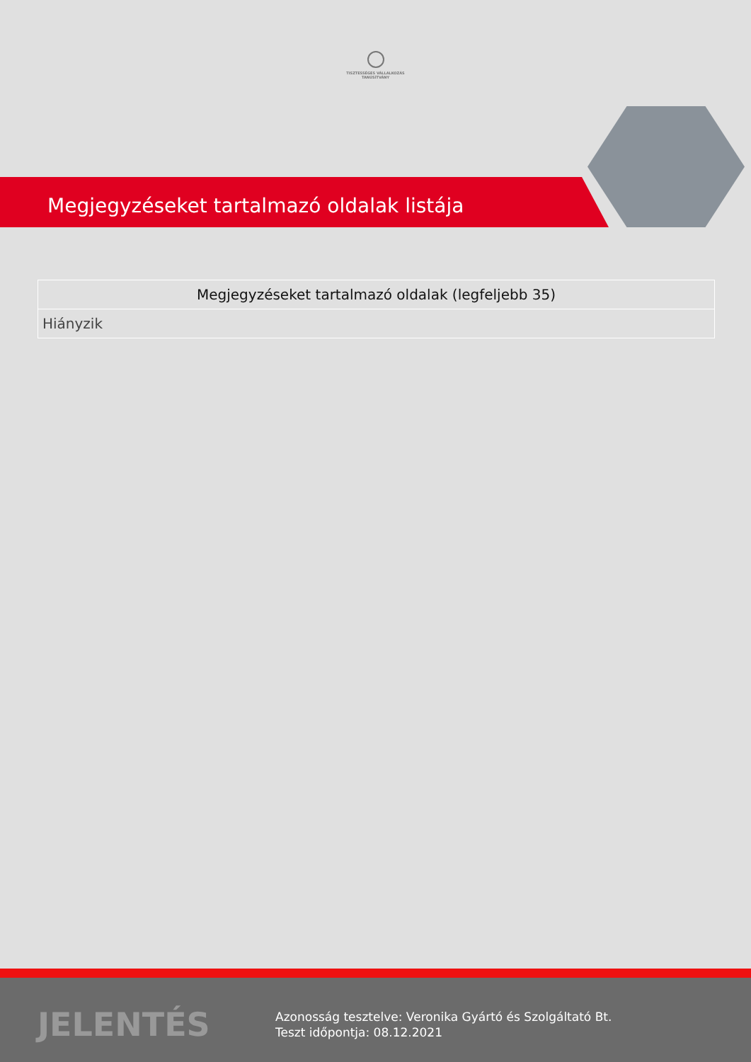TISZTESSÉGES VÁLLALKOZÁS
TANÚSÍTVÁNY
Megjegyzéseket tartalmazó oldalak listája
| Megjegyzéseket tartalmazó oldalak (legfeljebb 35) |
| --- |
| Hiányzik |
JELENTÉS
Azonosság tesztelve: Veronika Gyártó és Szolgáltató Bt.
Teszt időpontja: 08.12.2021